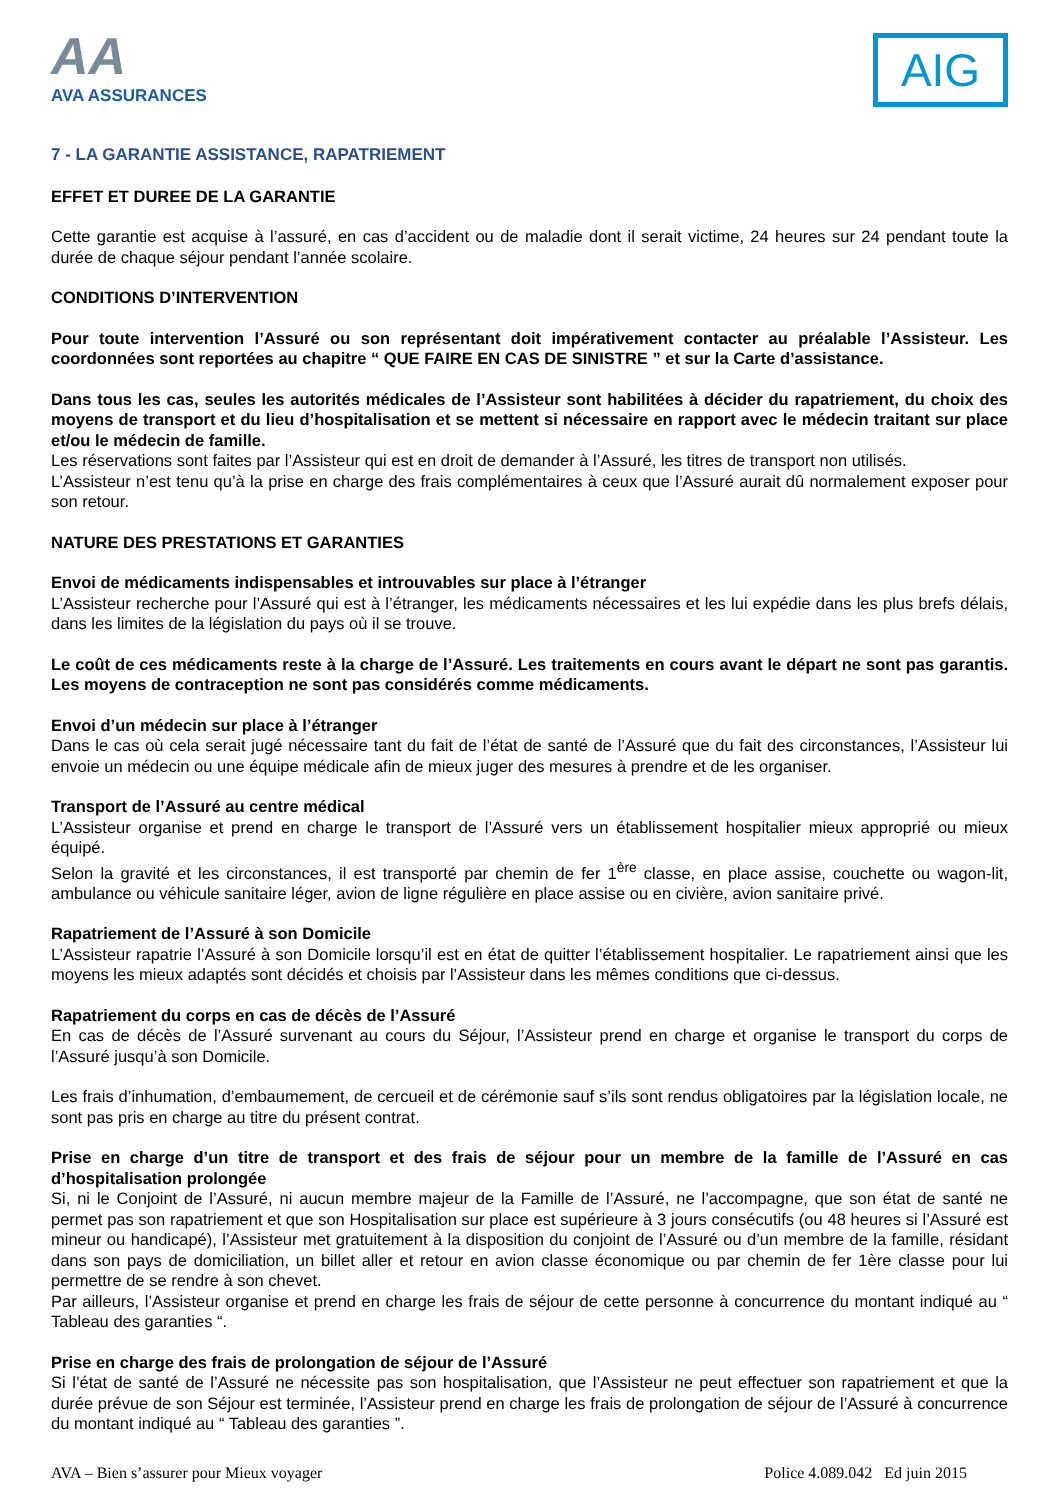AA
AVA ASSURANCES
AIG
7 - LA GARANTIE ASSISTANCE, RAPATRIEMENT
EFFET ET DUREE DE LA GARANTIE
Cette garantie est acquise à l’assuré, en cas d’accident ou de maladie dont il serait victime, 24 heures sur 24 pendant toute la durée de chaque séjour pendant l’année scolaire.
CONDITIONS D’INTERVENTION
Pour toute intervention l’Assuré ou son représentant doit impérativement contacter au préalable l’Assisteur. Les coordonnées sont reportées au chapitre “ QUE FAIRE EN CAS DE SINISTRE ” et sur la Carte d’assistance.
Dans tous les cas, seules les autorités médicales de l’Assisteur sont habilitées à décider du rapatriement, du choix des moyens de transport et du lieu d’hospitalisation et se mettent si nécessaire en rapport avec le médecin traitant sur place et/ou le médecin de famille.
Les réservations sont faites par l’Assisteur qui est en droit de demander à l’Assuré, les titres de transport non utilisés.
L’Assisteur n’est tenu qu’à la prise en charge des frais complémentaires à ceux que l’Assuré aurait dû normalement exposer pour son retour.
NATURE DES PRESTATIONS ET GARANTIES
Envoi de médicaments indispensables et introuvables sur place à l’étranger
L’Assisteur recherche pour l’Assuré qui est à l’étranger, les médicaments nécessaires et les lui expédie dans les plus brefs délais, dans les limites de la législation du pays où il se trouve.
Le coût de ces médicaments reste à la charge de l’Assuré. Les traitements en cours avant le départ ne sont pas garantis. Les moyens de contraception ne sont pas considérés comme médicaments.
Envoi d’un médecin sur place à l’étranger
Dans le cas où cela serait jugé nécessaire tant du fait de l’état de santé de l’Assuré que du fait des circonstances, l’Assisteur lui envoie un médecin ou une équipe médicale afin de mieux juger des mesures à prendre et de les organiser.
Transport de l’Assuré au centre médical
L’Assisteur organise et prend en charge le transport de l’Assuré vers un établissement hospitalier mieux approprié ou mieux équipé.
Selon la gravité et les circonstances, il est transporté par chemin de fer 1<sup>ère</sup> classe, en place assise, couchette ou wagon-lit, ambulance ou véhicule sanitaire léger, avion de ligne régulière en place assise ou en civière, avion sanitaire privé.
Rapatriement de l’Assuré à son Domicile
L’Assisteur rapatrie l’Assuré à son Domicile lorsqu’il est en état de quitter l’établissement hospitalier. Le rapatriement ainsi que les moyens les mieux adaptés sont décidés et choisis par l’Assisteur dans les mêmes conditions que ci-dessus.
Rapatriement du corps en cas de décès de l’Assuré
En cas de décès de l’Assuré survenant au cours du Séjour, l’Assisteur prend en charge et organise le transport du corps de l’Assuré jusqu’à son Domicile.
Les frais d’inhumation, d’embaumement, de cercueil et de cérémonie sauf s’ils sont rendus obligatoires par la législation locale, ne sont pas pris en charge au titre du présent contrat.
Prise en charge d’un titre de transport et des frais de séjour pour un membre de la famille de l’Assuré en cas d’hospitalisation prolongée
Si, ni le Conjoint de l’Assuré, ni aucun membre majeur de la Famille de l’Assuré, ne l’accompagne, que son état de santé ne permet pas son rapatriement et que son Hospitalisation sur place est supérieure à 3 jours consécutifs (ou 48 heures si l’Assuré est mineur ou handicapé), l’Assisteur met gratuitement à la disposition du conjoint de l’Assuré ou d’un membre de la famille, résidant dans son pays de domiciliation, un billet aller et retour en avion classe économique ou par chemin de fer 1ère classe pour lui permettre de se rendre à son chevet.
Par ailleurs, l’Assisteur organise et prend en charge les frais de séjour de cette personne à concurrence du montant indiqué au “ Tableau des garanties “.
Prise en charge des frais de prolongation de séjour de l’Assuré
Si l’état de santé de l’Assuré ne nécessite pas son hospitalisation, que l’Assisteur ne peut effectuer son rapatriement et que la durée prévue de son Séjour est terminée, l’Assisteur prend en charge les frais de prolongation de séjour de l’Assuré à concurrence du montant indiqué au “ Tableau des garanties ”.
AVA – Bien s’assurer pour Mieux voyager Police 4.089.042 Ed juin 2015